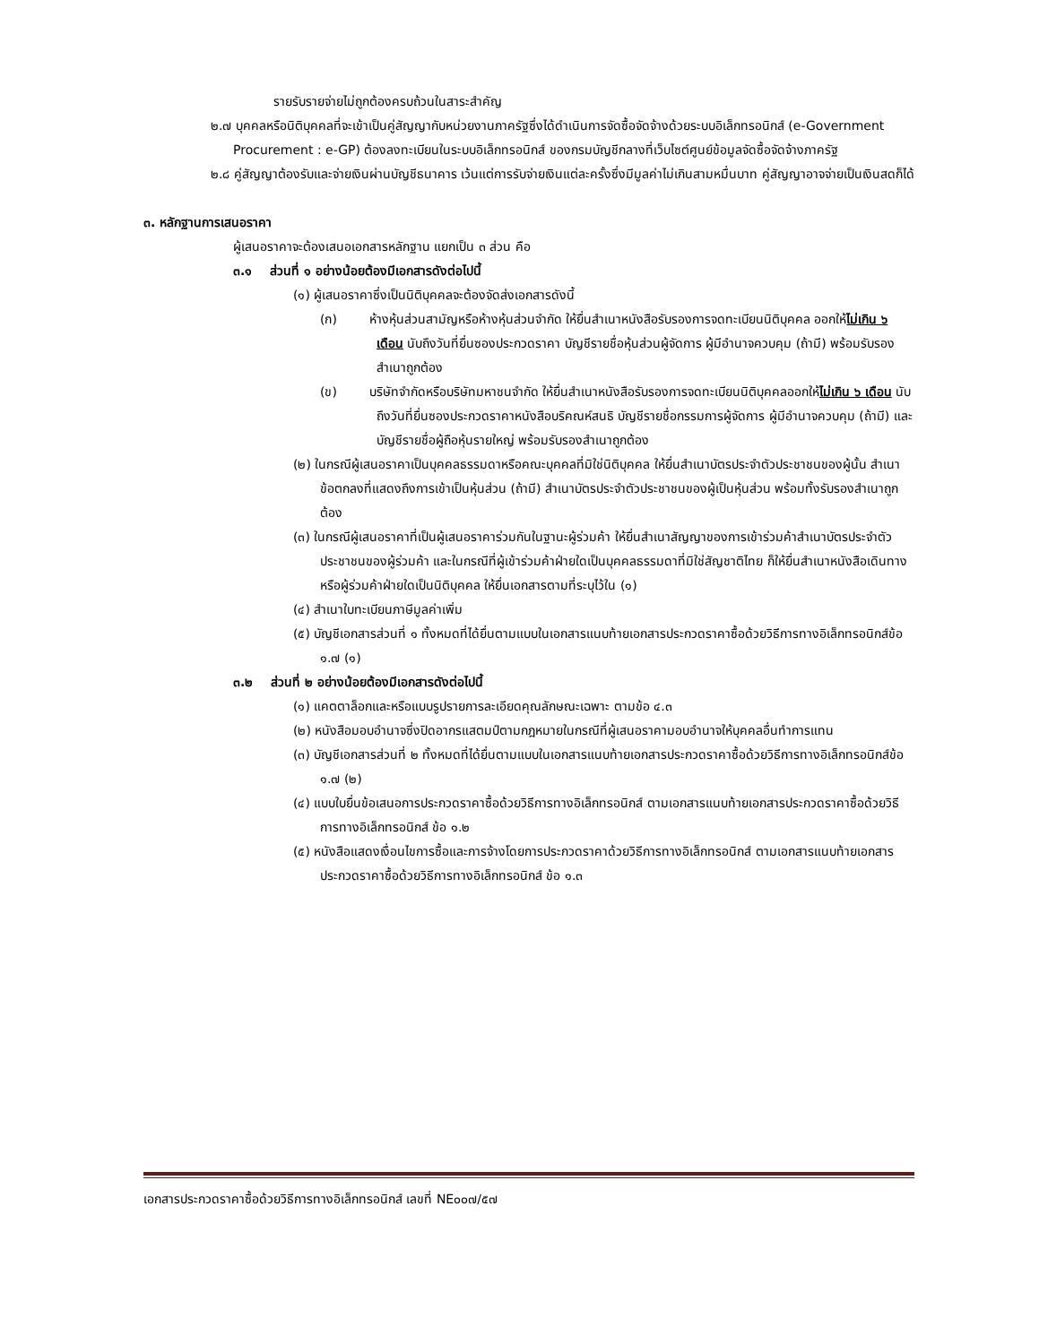รายรับรายจ่ายไม่ถูกต้องครบถ้วนในสาระสำคัญ
๒.๗ บุคคลหรือนิติบุคคลที่จะเข้าเป็นคู่สัญญากับหน่วยงานภาครัฐซึ่งได้ดำเนินการจัดซื้อจัดจ้างด้วยระบบอิเล็กทรอนิกส์ (e-Government Procurement : e-GP) ต้องลงทะเบียนในระบบอิเล็กทรอนิกส์ ของกรมบัญชีกลางที่เว็บไซต์ศูนย์ข้อมูลจัดซื้อจัดจ้างภาครัฐ
๒.๘ คู่สัญญาต้องรับและจ่ายเงินผ่านบัญชีธนาคาร เว้นแต่การรับจ่ายเงินแต่ละครั้งซึ่งมีมูลค่าไม่เกินสามหมื่นบาท คู่สัญญาอาจจ่ายเป็นเงินสดก็ได้
๓. หลักฐานการเสนอราคา
ผู้เสนอราคาจะต้องเสนอเอกสารหลักฐาน แยกเป็น ๓ ส่วน คือ
๓.๑ ส่วนที่ ๑ อย่างน้อยต้องมีเอกสารดังต่อไปนี้
(๑) ผู้เสนอราคาซึ่งเป็นนิติบุคคลจะต้องจัดส่งเอกสารดังนี้
(ก) ห้างหุ้นส่วนสามัญหรือห้างหุ้นส่วนจำกัด ให้ยื่นสำเนาหนังสือรับรองการจดทะเบียนนิติบุคคล ออกให้ไม่เกิน ๖ เดือน นับถึงวันที่ยื่นซองประกวดราคา บัญชีรายชื่อหุ้นส่วนผู้จัดการ ผู้มีอำนาจควบคุม (ถ้ามี) พร้อมรับรองสำเนาถูกต้อง
(ข) บริษัทจำกัดหรือบริษัทมหาชนจำกัด ให้ยื่นสำเนาหนังสือรับรองการจดทะเบียนนิติบุคคลออกให้ไม่เกิน ๖ เดือน นับถึงวันที่ยื่นซองประกวดราคาหนังสือบริคณห์สนธิ บัญชีรายชื่อกรรมการผู้จัดการ ผู้มีอำนาจควบคุม (ถ้ามี) และบัญชีรายชื่อผู้ถือหุ้นรายใหญ่ พร้อมรับรองสำเนาถูกต้อง
(๒) ในกรณีผู้เสนอราคาเป็นบุคคลธรรมดาหรือคณะบุคคลที่มิใช่นิติบุคคล ให้ยื่นสำเนาบัตรประจำตัวประชาชนของผู้นั้น สำเนาข้อตกลงที่แสดงถึงการเข้าเป็นหุ้นส่วน (ถ้ามี) สำเนาบัตรประจำตัวประชาชนของผู้เป็นหุ้นส่วน พร้อมทั้งรับรองสำเนาถูกต้อง
(๓) ในกรณีผู้เสนอราคาที่เป็นผู้เสนอราคาร่วมกันในฐานะผู้ร่วมค้า ให้ยื่นสำเนาสัญญาของการเข้าร่วมค้าสำเนาบัตรประจำตัวประชาชนของผู้ร่วมค้า และในกรณีที่ผู้เข้าร่วมค้าฝ่ายใดเป็นบุคคลธรรมดาที่มิใช่สัญชาติไทย ก็ให้ยื่นสำเนาหนังสือเดินทาง หรือผู้ร่วมค้าฝ่ายใดเป็นนิติบุคคล ให้ยื่นเอกสารตามที่ระบุไว้ใน (๑)
(๔) สำเนาใบทะเบียนภาษีมูลค่าเพิ่ม
(๕) บัญชีเอกสารส่วนที่ ๑ ทั้งหมดที่ได้ยื่นตามแบบในเอกสารแนบท้ายเอกสารประกวดราคาซื้อด้วยวิธีการทางอิเล็กทรอนิกส์ข้อ ๑.๗ (๑)
๓.๒ ส่วนที่ ๒ อย่างน้อยต้องมีเอกสารดังต่อไปนี้
(๑) แคตตาล็อกและหรือแบบรูปรายการละเอียดคุณลักษณะเฉพาะ ตามข้อ ๔.๓
(๒) หนังสือมอบอำนาจซึ่งปิดอากรแสตมป์ตามกฎหมายในกรณีที่ผู้เสนอราคามอบอำนาจให้บุคคลอื่นทำการแทน
(๓) บัญชีเอกสารส่วนที่ ๒ ทั้งหมดที่ได้ยื่นตามแบบในเอกสารแนบท้ายเอกสารประกวดราคาซื้อด้วยวิธีการทางอิเล็กทรอนิกส์ข้อ ๑.๗ (๒)
(๔) แบบใบยื่นข้อเสนอการประกวดราคาซื้อด้วยวิธีการทางอิเล็กทรอนิกส์ ตามเอกสารแนบท้ายเอกสารประกวดราคาซื้อด้วยวิธีการทางอิเล็กทรอนิกส์ ข้อ ๑.๒
(๕) หนังสือแสดงเงื่อนไขการซื้อและการจ้างโดยการประกวดราคาด้วยวิธีการทางอิเล็กทรอนิกส์ ตามเอกสารแนบท้ายเอกสารประกวดราคาซื้อด้วยวิธีการทางอิเล็กทรอนิกส์ ข้อ ๑.๓
เอกสารประกวดราคาซื้อด้วยวิธีการทางอิเล็กทรอนิกส์ เลขที่ NE๐๐๗/๕๗